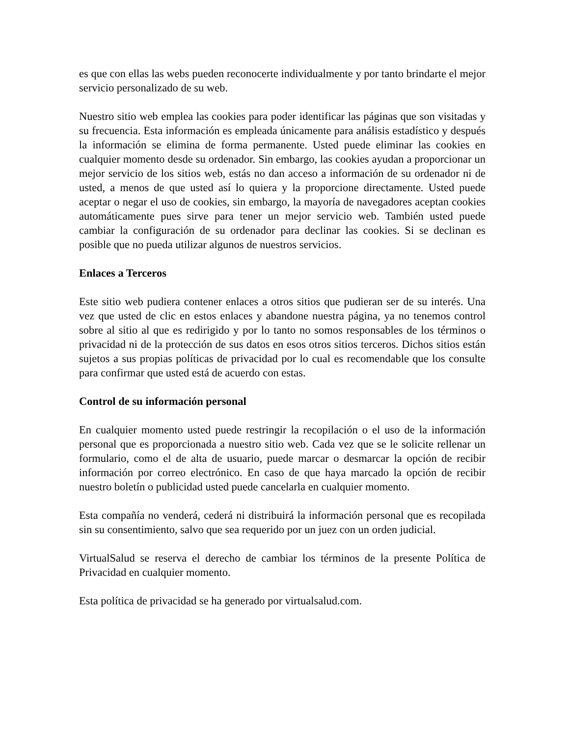es que con ellas las webs pueden reconocerte individualmente y por tanto brindarte el mejor servicio personalizado de su web.
Nuestro sitio web emplea las cookies para poder identificar las páginas que son visitadas y su frecuencia. Esta información es empleada únicamente para análisis estadístico y después la información se elimina de forma permanente. Usted puede eliminar las cookies en cualquier momento desde su ordenador. Sin embargo, las cookies ayudan a proporcionar un mejor servicio de los sitios web, estás no dan acceso a información de su ordenador ni de usted, a menos de que usted así lo quiera y la proporcione directamente. Usted puede aceptar o negar el uso de cookies, sin embargo, la mayoría de navegadores aceptan cookies automáticamente pues sirve para tener un mejor servicio web. También usted puede cambiar la configuración de su ordenador para declinar las cookies. Si se declinan es posible que no pueda utilizar algunos de nuestros servicios.
Enlaces a Terceros
Este sitio web pudiera contener enlaces a otros sitios que pudieran ser de su interés. Una vez que usted de clic en estos enlaces y abandone nuestra página, ya no tenemos control sobre al sitio al que es redirigido y por lo tanto no somos responsables de los términos o privacidad ni de la protección de sus datos en esos otros sitios terceros. Dichos sitios están sujetos a sus propias políticas de privacidad por lo cual es recomendable que los consulte para confirmar que usted está de acuerdo con estas.
Control de su información personal
En cualquier momento usted puede restringir la recopilación o el uso de la información personal que es proporcionada a nuestro sitio web. Cada vez que se le solicite rellenar un formulario, como el de alta de usuario, puede marcar o desmarcar la opción de recibir información por correo electrónico. En caso de que haya marcado la opción de recibir nuestro boletín o publicidad usted puede cancelarla en cualquier momento.
Esta compañía no venderá, cederá ni distribuirá la información personal que es recopilada sin su consentimiento, salvo que sea requerido por un juez con un orden judicial.
VirtualSalud se reserva el derecho de cambiar los términos de la presente Política de Privacidad en cualquier momento.
Esta política de privacidad se ha generado por virtualsalud.com.